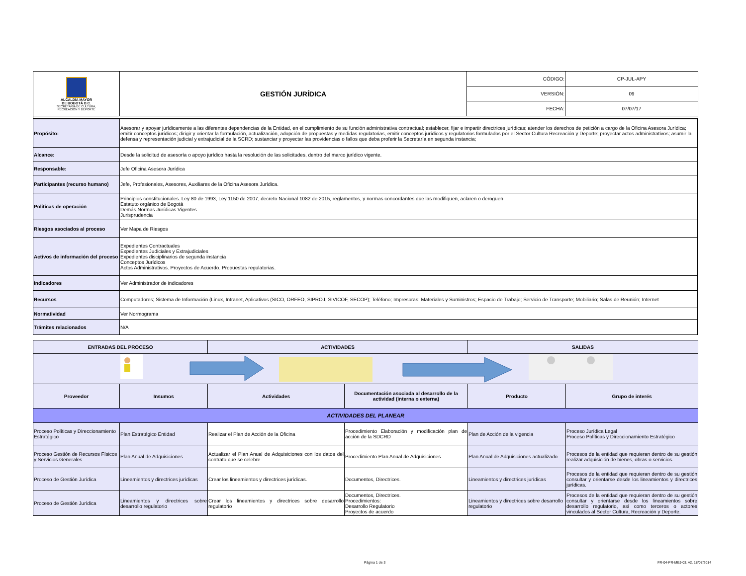| ALCALDÍA MAYOR DE BOGOTÁ D.C. SECRETARÍA DE CULTURA, RECREACIÓN Y DEPORTE | GESTIÓN JURÍDICA | CÓDIGO: | CP-JUL-APY |
| | | VERSIÓN: | 09 |
| | | FECHA: | 07/07/17 |
| Propósito: | Asesorar y apoyar jurídicamente a las diferentes dependencias de la Entidad, en el cumplimiento de su función administrativa contractual; establecer, fijar e impartir directrices jurídicas; atender los derechos de petición a cargo de la Oficina Asesora Jurídica; emitir conceptos jurídicos; dirigir y orientar la formulación, actualización, adopción de propuestas y medidas regulatorias, emitir conceptos jurídicos y regulatorios formulados por el Sector Cultura Recreación y Deporte; proyectar actos administrativos; asumir la defensa y representación judicial y extrajudicial de la SCRD; sustanciar y proyectar las providencias o fallos que deba proferir la Secretaría en segunda instancia; |
| Alcance: | Desde la solicitud de asesoría o apoyo jurídico hasta la resolución de las solicitudes, dentro del marco jurídico vigente. |
| Responsable: | Jefe Oficina Asesora Jurídica |
| Participantes (recurso humano) | Jefe, Profesionales, Asesores, Auxiliares de la Oficina Asesora Jurídica. |
| Políticas de operación | Principios constitucionales. Ley 80 de 1993, Ley 1150 de 2007, decreto Nacional 1082 de 2015, reglamentos, y normas concordantes que las modifiquen, aclaren o deroguen Estatuto orgánico de Bogotá Demás Normas Jurídicas Vigentes Jurisprudencia |
| Riesgos asociados al proceso | Ver Mapa de Riesgos |
| Activos de información del proceso | Expedientes Contractuales Expedientes Judiciales y Extrajudiciales Expedientes disciplinarios de segunda instancia Conceptos Jurídicos Actos Administrativos. Proyectos de Acuerdo. Propuestas regulatorias. |
| Indicadores | Ver Administrador de indicadores |
| Recursos | Computadores; Sistema de Información (Linux, Intranet, Aplicativos (SICO, ORFEO, SIPROJ, SIVICOF, SECOP); Teléfono; Impresoras; Materiales y Suministros; Espacio de Trabajo; Servicio de Transporte; Mobiliario; Salas de Reunión; Internet |
| Normatividad | Ver Normograma |
| Trámites relacionados | N/A |
| ENTRADAS DEL PROCESO | | ACTIVIDADES | | SALIDAS | |
| Proveedor | Insumos | Actividades | Documentación asociada al desarrollo de la actividad (interna o externa) | Producto | Grupo de interés |
| ACTIVIDADES DEL PLANEAR | | | | | |
| Proceso Políticas y Direccionamiento Estratégico | Plan Estratégico Entidad | Realizar el Plan de Acción de la Oficina | Procedimiento Elaboración y modificación plan de acción de la SDCRD | Plan de Acción de la vigencia | Proceso Jurídica Legal Proceso Políticas y Direccionamiento Estratégico |
| Proceso Gestión de Recursos Físicos y Servicios Generales | Plan Anual de Adquisiciones | Actualizar el Plan Anual de Adquisiciones con los datos del contrato que se celebre | Procedimiento Plan Anual de Adquisiciones | Plan Anual de Adquisiciones actualizado | Procesos de la entidad que requieran dentro de su gestión realizar adquisición de bienes, obras o servicios. |
| Proceso de Gestión Jurídica | Lineamientos y directrices jurídicas | Crear los lineamientos y directrices jurídicas. | Documentos, Directrices. | Lineamientos y directrices jurídicas | Procesos de la entidad que requieran dentro de su gestión consultar y orientarse desde los lineamientos y directrices jurídicas. |
| Proceso de Gestión Jurídica | Lineamientos y directrices sobre desarrollo regulatorio | Crear los lineamientos y directrices sobre desarrollo regulatorio | Documentos, Directrices. Procedimientos: Desarrollo Regulatorio Proyectos de acuerdo | Lineamientos y directrices sobre desarrollo regulatorio | Procesos de la entidad que requieran dentro de su gestión consultar y orientarse desde los lineamientos sobre desarrollo regulatorio, así como terceros o actores vinculados al Sector Cultura, Recreación y Deporte. |
Página 1 de 3
FR-04-PR-MEJ-03. v2. 18/07/2014